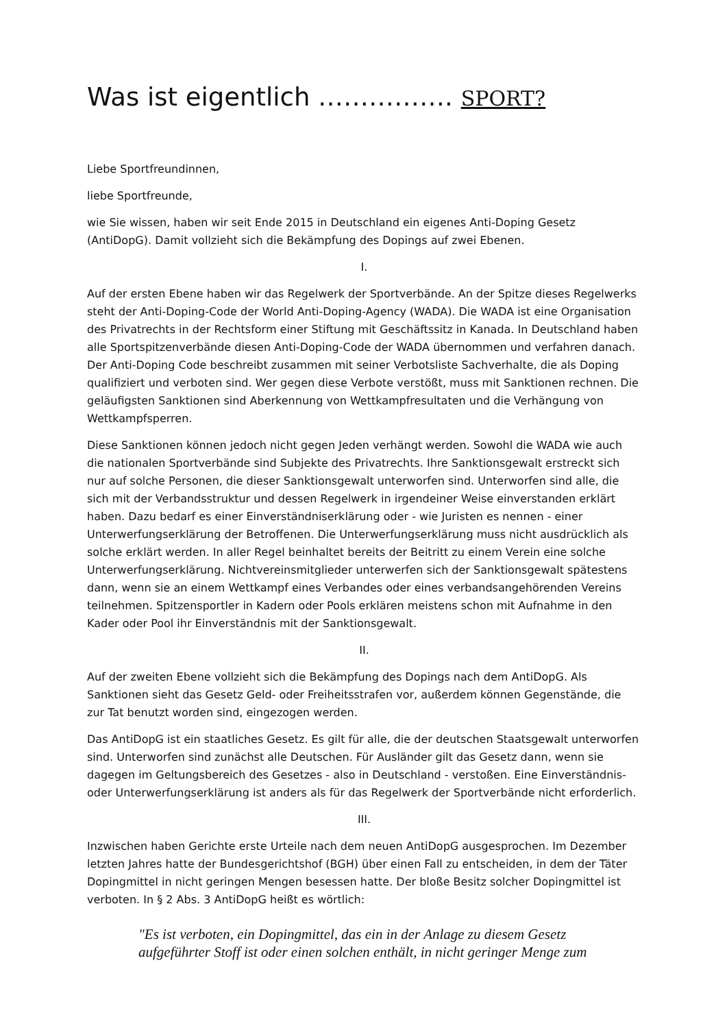Was ist eigentlich ……………. SPORT?
Liebe Sportfreundinnen,
liebe Sportfreunde,
wie Sie wissen, haben wir seit Ende 2015 in Deutschland ein eigenes Anti-Doping Gesetz (AntiDopG). Damit vollzieht sich die Bekämpfung des Dopings auf zwei Ebenen.
I.
Auf der ersten Ebene haben wir das Regelwerk der Sportverbände. An der Spitze dieses Regelwerks steht der Anti-Doping-Code der World Anti-Doping-Agency (WADA). Die WADA ist eine Organisation des Privatrechts in der Rechtsform einer Stiftung mit Geschäftssitz in Kanada. In Deutschland haben alle Sportspitzenverbände diesen Anti-Doping-Code der WADA übernommen und verfahren danach. Der Anti-Doping Code beschreibt zusammen mit seiner Verbotsliste Sachverhalte, die als Doping qualifiziert und verboten sind. Wer gegen diese Verbote verstößt, muss mit Sanktionen rechnen. Die geläufigsten Sanktionen sind Aberkennung von Wettkampfresultaten und die Verhängung von Wettkampfsperren.
Diese Sanktionen können jedoch nicht gegen Jeden verhängt werden. Sowohl die WADA wie auch die nationalen Sportverbände sind Subjekte des Privatrechts. Ihre Sanktionsgewalt erstreckt sich nur auf solche Personen, die dieser Sanktionsgewalt unterworfen sind. Unterworfen sind alle, die sich mit der Verbandsstruktur und dessen Regelwerk in irgendeiner Weise einverstanden erklärt haben. Dazu bedarf es einer Einverständniserklärung oder - wie Juristen es nennen - einer Unterwerfungserklärung der Betroffenen. Die Unterwerfungserklärung muss nicht ausdrücklich als solche erklärt werden. In aller Regel beinhaltet bereits der Beitritt zu einem Verein eine solche Unterwerfungserklärung. Nichtvereinsmitglieder unterwerfen sich der Sanktionsgewalt spätestens dann, wenn sie an einem Wettkampf eines Verbandes oder eines verbandsangehörenden Vereins teilnehmen. Spitzensportler in Kadern oder Pools erklären meistens schon mit Aufnahme in den Kader oder Pool ihr Einverständnis mit der Sanktionsgewalt.
II.
Auf der zweiten Ebene vollzieht sich die Bekämpfung des Dopings nach dem AntiDopG. Als Sanktionen sieht das Gesetz Geld- oder Freiheitsstrafen vor, außerdem können Gegenstände, die zur Tat benutzt worden sind, eingezogen werden.
Das AntiDopG ist ein staatliches Gesetz. Es gilt für alle, die der deutschen Staatsgewalt unterworfen sind. Unterworfen sind zunächst alle Deutschen. Für Ausländer gilt das Gesetz dann, wenn sie dagegen im Geltungsbereich des Gesetzes - also in Deutschland - verstoßen. Eine Einverständnis- oder Unterwerfungserklärung ist anders als für das Regelwerk der Sportverbände nicht erforderlich.
III.
Inzwischen haben Gerichte erste Urteile nach dem neuen AntiDopG ausgesprochen. Im Dezember letzten Jahres hatte der Bundesgerichtshof (BGH) über einen Fall zu entscheiden, in dem der Täter Dopingmittel in nicht geringen Mengen besessen hatte. Der bloße Besitz solcher Dopingmittel ist verboten. In § 2 Abs. 3 AntiDopG heißt es wörtlich:
"Es ist verboten, ein Dopingmittel, das ein in der Anlage zu diesem Gesetz aufgeführter Stoff ist oder einen solchen enthält, in nicht geringer Menge zum